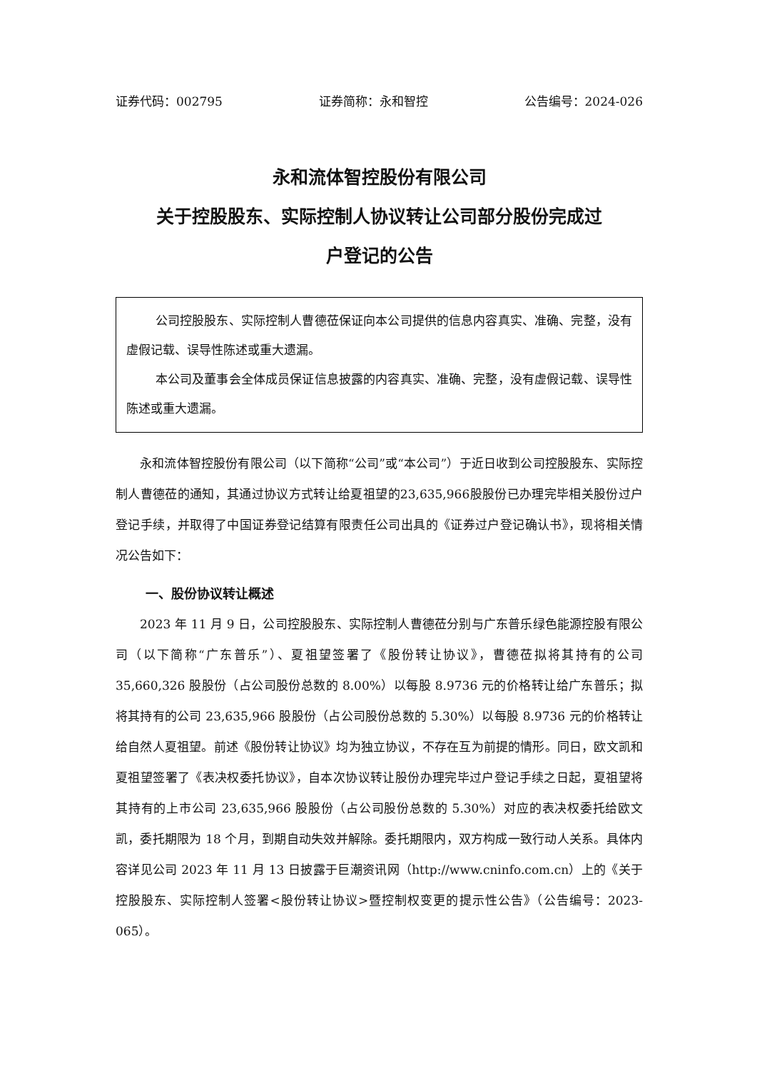证券代码：002795 证券简称：永和智控 公告编号：2024-026
永和流体智控股份有限公司
关于控股股东、实际控制人协议转让公司部分股份完成过
户登记的公告
公司控股股东、实际控制人曹德莅保证向本公司提供的信息内容真实、准确、完整，没有虚假记载、误导性陈述或重大遗漏。
本公司及董事会全体成员保证信息披露的内容真实、准确、完整，没有虚假记载、误导性陈述或重大遗漏。
永和流体智控股份有限公司（以下简称“公司”或“本公司”）于近日收到公司控股股东、实际控制人曹德莅的通知，其通过协议方式转让给夏祖望的23,635,966股股份已办理完毕相关股份过户登记手续，并取得了中国证券登记结算有限责任公司出具的《证券过户登记确认书》，现将相关情况公告如下：
一、股份协议转让概述
2023 年 11 月 9 日，公司控股股东、实际控制人曹德莅分别与广东普乐绿色能源控股有限公司（以下简称“广东普乐”）、夏祖望签署了《股份转让协议》，曹德莅拟将其持有的公司 35,660,326 股股份（占公司股份总数的 8.00%）以每股 8.9736 元的价格转让给广东普乐；拟将其持有的公司 23,635,966 股股份（占公司股份总数的 5.30%）以每股 8.9736 元的价格转让给自然人夏祖望。前述《股份转让协议》均为独立协议，不存在互为前提的情形。同日，欧文凯和夏祖望签署了《表决权委托协议》，自本次协议转让股份办理完毕过户登记手续之日起，夏祖望将其持有的上市公司 23,635,966 股股份（占公司股份总数的 5.30%）对应的表决权委托给欧文凯，委托期限为 18 个月，到期自动失效并解除。委托期限内，双方构成一致行动人关系。具体内容详见公司 2023 年 11 月 13 日披露于巨潮资讯网（http://www.cninfo.com.cn）上的《关于控股股东、实际控制人签署<股份转让协议>暨控制权变更的提示性公告》（公告编号：2023-065）。